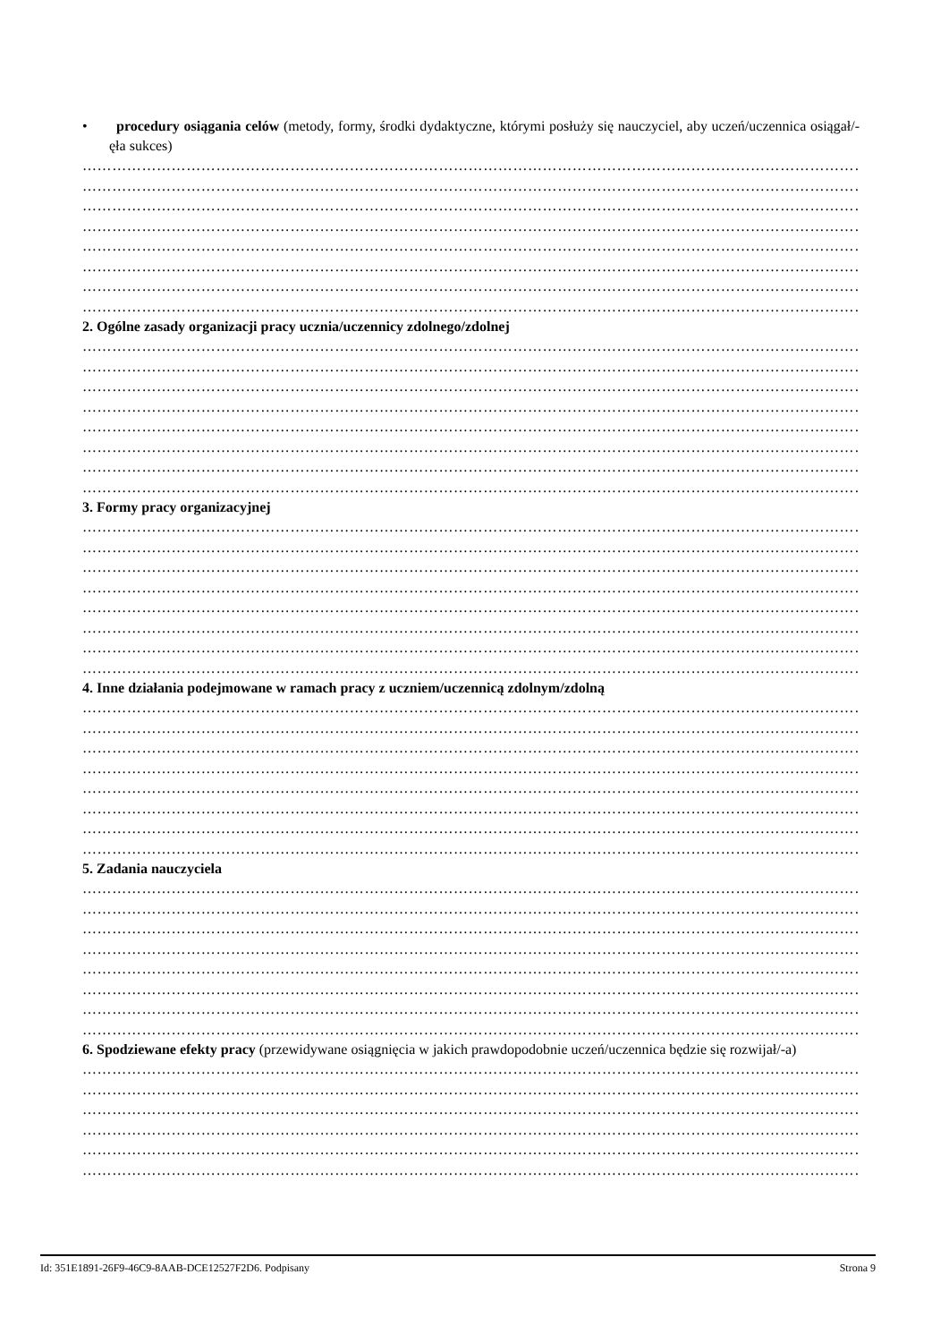• procedury osiągania celów (metody, formy, środki dydaktyczne, którymi posłuży się nauczyciel, aby uczeń/uczennica osiągał/-ęła sukces)
……………………………………………………………………………………………………………………………………………
……………………………………………………………………………………………………………………………………………
……………………………………………………………………………………………………………………………………………
……………………………………………………………………………………………………………………………………………
……………………………………………………………………………………………………………………………………………
……………………………………………………………………………………………………………………………………………
……………………………………………………………………………………………………………………………………………
……………………………………………………………………………………………………………………………………………
2. Ogólne zasady organizacji pracy ucznia/uczennicy zdolnego/zdolnej
……………………………………………………………………………………………………………………………………………
……………………………………………………………………………………………………………………………………………
……………………………………………………………………………………………………………………………………………
……………………………………………………………………………………………………………………………………………
……………………………………………………………………………………………………………………………………………
……………………………………………………………………………………………………………………………………………
……………………………………………………………………………………………………………………………………………
……………………………………………………………………………………………………………………………………………
3. Formy pracy organizacyjnej
……………………………………………………………………………………………………………………………………………
……………………………………………………………………………………………………………………………………………
……………………………………………………………………………………………………………………………………………
……………………………………………………………………………………………………………………………………………
……………………………………………………………………………………………………………………………………………
……………………………………………………………………………………………………………………………………………
……………………………………………………………………………………………………………………………………………
……………………………………………………………………………………………………………………………………………
4. Inne działania podejmowane w ramach pracy z uczniem/uczennicą zdolnym/zdolną
……………………………………………………………………………………………………………………………………………
……………………………………………………………………………………………………………………………………………
……………………………………………………………………………………………………………………………………………
……………………………………………………………………………………………………………………………………………
……………………………………………………………………………………………………………………………………………
……………………………………………………………………………………………………………………………………………
……………………………………………………………………………………………………………………………………………
……………………………………………………………………………………………………………………………………………
5. Zadania nauczyciela
……………………………………………………………………………………………………………………………………………
……………………………………………………………………………………………………………………………………………
……………………………………………………………………………………………………………………………………………
……………………………………………………………………………………………………………………………………………
……………………………………………………………………………………………………………………………………………
……………………………………………………………………………………………………………………………………………
……………………………………………………………………………………………………………………………………………
……………………………………………………………………………………………………………………………………………
6. Spodziewane efekty pracy (przewidywane osiągnięcia w jakich prawdopodobnie uczeń/uczennica będzie się rozwijał/-a)
……………………………………………………………………………………………………………………………………………
……………………………………………………………………………………………………………………………………………
……………………………………………………………………………………………………………………………………………
……………………………………………………………………………………………………………………………………………
……………………………………………………………………………………………………………………………………………
……………………………………………………………………………………………………………………………………………
Id: 351E1891-26F9-46C9-8AAB-DCE12527F2D6. Podpisany Strona 9